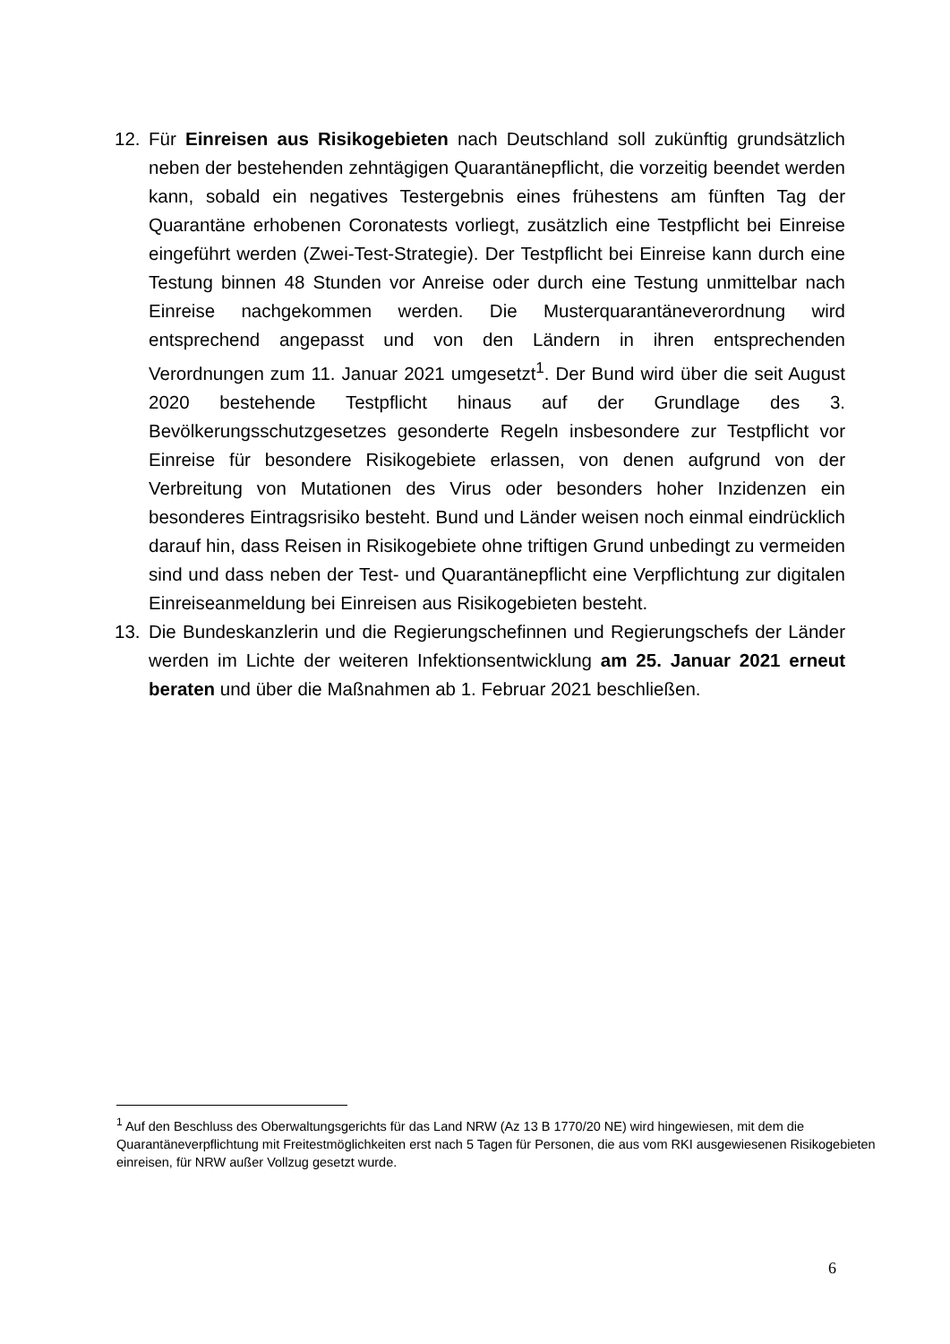12. Für Einreisen aus Risikogebieten nach Deutschland soll zukünftig grundsätzlich neben der bestehenden zehntägigen Quarantänepflicht, die vorzeitig beendet werden kann, sobald ein negatives Testergebnis eines frühestens am fünften Tag der Quarantäne erhobenen Coronatests vorliegt, zusätzlich eine Testpflicht bei Einreise eingeführt werden (Zwei-Test-Strategie). Der Testpflicht bei Einreise kann durch eine Testung binnen 48 Stunden vor Anreise oder durch eine Testung unmittelbar nach Einreise nachgekommen werden. Die Musterquarantäneverordnung wird entsprechend angepasst und von den Ländern in ihren entsprechenden Verordnungen zum 11. Januar 2021 umgesetzt<sup>1</sup>. Der Bund wird über die seit August 2020 bestehende Testpflicht hinaus auf der Grundlage des 3. Bevölkerungsschutzgesetzes gesonderte Regeln insbesondere zur Testpflicht vor Einreise für besondere Risikogebiete erlassen, von denen aufgrund von der Verbreitung von Mutationen des Virus oder besonders hoher Inzidenzen ein besonderes Eintragsrisiko besteht. Bund und Länder weisen noch einmal eindrücklich darauf hin, dass Reisen in Risikogebiete ohne triftigen Grund unbedingt zu vermeiden sind und dass neben der Test- und Quarantänepflicht eine Verpflichtung zur digitalen Einreiseanmeldung bei Einreisen aus Risikogebieten besteht.
13. Die Bundeskanzlerin und die Regierungschefinnen und Regierungschefs der Länder werden im Lichte der weiteren Infektionsentwicklung am 25. Januar 2021 erneut beraten und über die Maßnahmen ab 1. Februar 2021 beschließen.
<sup>1</sup> Auf den Beschluss des Oberwaltungsgerichts für das Land NRW (Az 13 B 1770/20 NE) wird hingewiesen, mit dem die Quarantäneverpflichtung mit Freitestmöglichkeiten erst nach 5 Tagen für Personen, die aus vom RKI ausgewiesenen Risikogebieten einreisen, für NRW außer Vollzug gesetzt wurde.
6